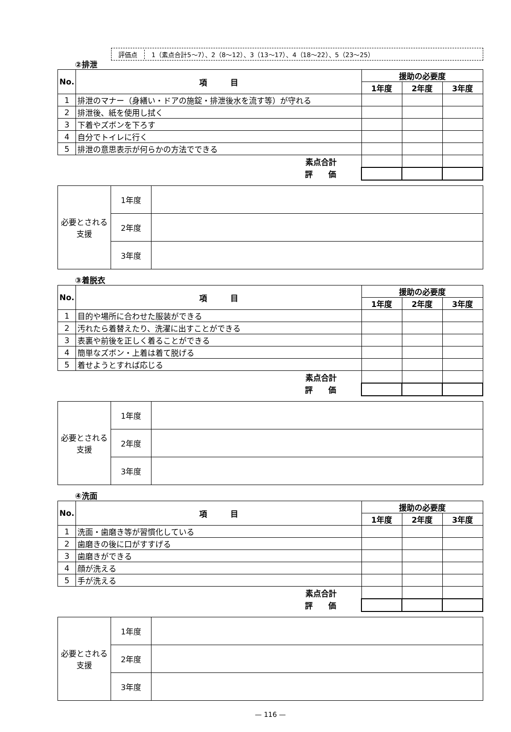評価点 1（素点合計5～7）、2（8～12）、3（13～17）、4（18～22）、5（23～25）
②排泄
| No. | 項 目 | 援助の必要度 | | |
| --- | --- | --- | --- | --- |
| | | 1年度 | 2年度 | 3年度 |
| 1 | 排泄のマナー（身繕い・ドアの施錠・排泄後水を流す等）が守れる | | | |
| 2 | 排泄後、紙を使用し拭く | | | |
| 3 | 下着やズボンを下ろす | | | |
| 4 | 自分でトイレに行く | | | |
| 5 | 排泄の意思表示が何らかの方法でできる | | | |
| 素点合計 | | | | |
| 評 価 | | | | |
| 必要とされる支援 | 1年度 | |
| | 2年度 | |
| | 3年度 | |
③着脱衣
| No. | 項 目 | 援助の必要度 | | |
| --- | --- | --- | --- | --- |
| | | 1年度 | 2年度 | 3年度 |
| 1 | 目的や場所に合わせた服装ができる | | | |
| 2 | 汚れたら着替えたり、洗濯に出すことができる | | | |
| 3 | 表裏や前後を正しく着ることができる | | | |
| 4 | 簡単なズボン・上着は着て脱げる | | | |
| 5 | 着せようとすれば応じる | | | |
| 素点合計 | | | | |
| 評 価 | | | | |
| 必要とされる支援 | 1年度 | |
| | 2年度 | |
| | 3年度 | |
④洗面
| No. | 項 目 | 援助の必要度 | | |
| --- | --- | --- | --- | --- |
| | | 1年度 | 2年度 | 3年度 |
| 1 | 洗面・歯磨き等が習慣化している | | | |
| 2 | 歯磨きの後に口がすすげる | | | |
| 3 | 歯磨きができる | | | |
| 4 | 顔が洗える | | | |
| 5 | 手が洗える | | | |
| 素点合計 | | | | |
| 評 価 | | | | |
| 必要とされる支援 | 1年度 | |
| | 2年度 | |
| | 3年度 | |
— 116 —